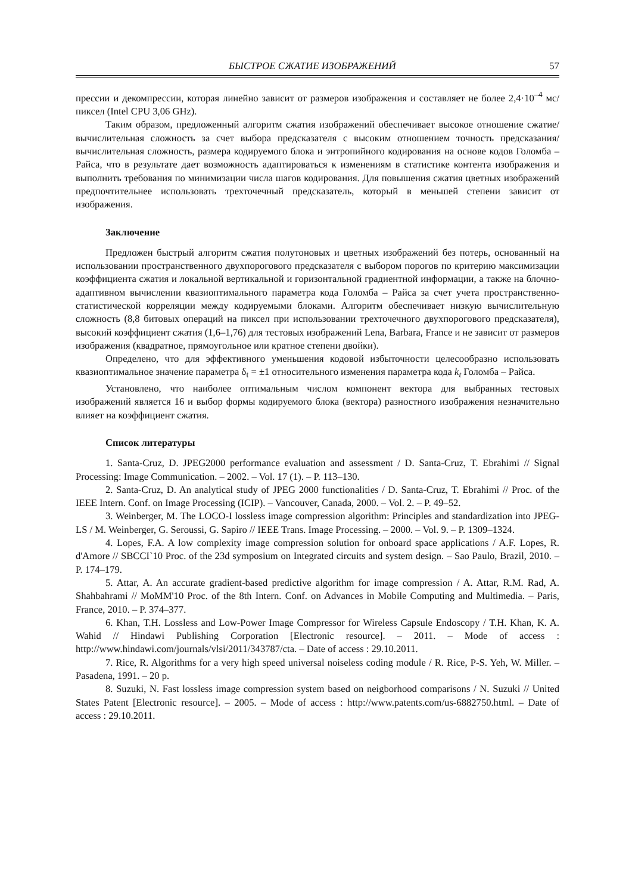БЫСТРОЕ СЖАТИЕ ИЗОБРАЖЕНИЙ 57
прессии и декомпрессии, которая линейно зависит от размеров изображения и составляет не более 2,4·10<sup>–4</sup> мс/пиксел (Intel CPU 3,06 GHz).
Таким образом, предложенный алгоритм сжатия изображений обеспечивает высокое отношение сжатие/вычислительная сложность за счет выбора предсказателя с высоким отношением точность предсказания/вычислительная сложность, размера кодируемого блока и энтропийного кодирования на основе кодов Голомба – Райса, что в результате дает возможность адаптироваться к изменениям в статистике контента изображения и выполнить требования по минимизации числа шагов кодирования. Для повышения сжатия цветных изображений предпочтительнее использовать трехточечный предсказатель, который в меньшей степени зависит от изображения.
Заключение
Предложен быстрый алгоритм сжатия полутоновых и цветных изображений без потерь, основанный на использовании пространственного двухпорогового предсказателя с выбором порогов по критерию максимизации коэффициента сжатия и локальной вертикальной и горизонтальной градиентной информации, а также на блочно-адаптивном вычислении квазиоптимального параметра кода Голомба – Райса за счет учета пространственно-статистической корреляции между кодируемыми блоками. Алгоритм обеспечивает низкую вычислительную сложность (8,8 битовых операций на пиксел при использовании трехточечного двухпорогового предсказателя), высокий коэффициент сжатия (1,6–1,76) для тестовых изображений Lena, Barbara, France и не зависит от размеров изображения (квадратное, прямоугольное или кратное степени двойки).
Определено, что для эффективного уменьшения кодовой избыточности целесообразно использовать квазиоптимальное значение параметра δ<sub>t</sub> = ±1 относительного изменения параметра кода k<sub>t</sub> Голомба – Райса.
Установлено, что наиболее оптимальным числом компонент вектора для выбранных тестовых изображений является 16 и выбор формы кодируемого блока (вектора) разностного изображения незначительно влияет на коэффициент сжатия.
Список литературы
1. Santa-Cruz, D. JPEG2000 performance evaluation and assessment / D. Santa-Cruz, T. Ebrahimi // Signal Processing: Image Communication. – 2002. – Vol. 17 (1). – P. 113–130.
2. Santa-Cruz, D. An analytical study of JPEG 2000 functionalities / D. Santa-Cruz, T. Ebrahimi // Proc. of the IEEE Intern. Conf. on Image Processing (ICIP). – Vancouver, Canada, 2000. – Vol. 2. – P. 49–52.
3. Weinberger, M. The LOCO-I lossless image compression algorithm: Principles and standardization into JPEG-LS / M. Weinberger, G. Seroussi, G. Sapiro // IEEE Trans. Image Processing. – 2000. – Vol. 9. – P. 1309–1324.
4. Lopes, F.A. A low complexity image compression solution for onboard space applications / A.F. Lopes, R. d'Amore // SBCCI`10 Proc. of the 23d symposium on Integrated circuits and system design. – Sao Paulo, Brazil, 2010. – P. 174–179.
5. Attar, A. An accurate gradient-based predictive algorithm for image compression / A. Attar, R.M. Rad, A. Shahbahrami // MoMM'10 Proc. of the 8th Intern. Conf. on Advances in Mobile Computing and Multimedia. – Paris, France, 2010. – P. 374–377.
6. Khan, T.H. Lossless and Low-Power Image Compressor for Wireless Capsule Endoscopy / T.H. Khan, K. A. Wahid // Hindawi Publishing Corporation [Electronic resource]. – 2011. – Mode of access : http://www.hindawi.com/journals/vlsi/2011/343787/cta. – Date of access : 29.10.2011.
7. Rice, R. Algorithms for a very high speed universal noiseless coding module / R. Rice, P-S. Yeh, W. Miller. – Pasadena, 1991. – 20 p.
8. Suzuki, N. Fast lossless image compression system based on neigborhood comparisons / N. Suzuki // United States Patent [Electronic resource]. – 2005. – Mode of access : http://www.patents.com/us-6882750.html. – Date of access : 29.10.2011.